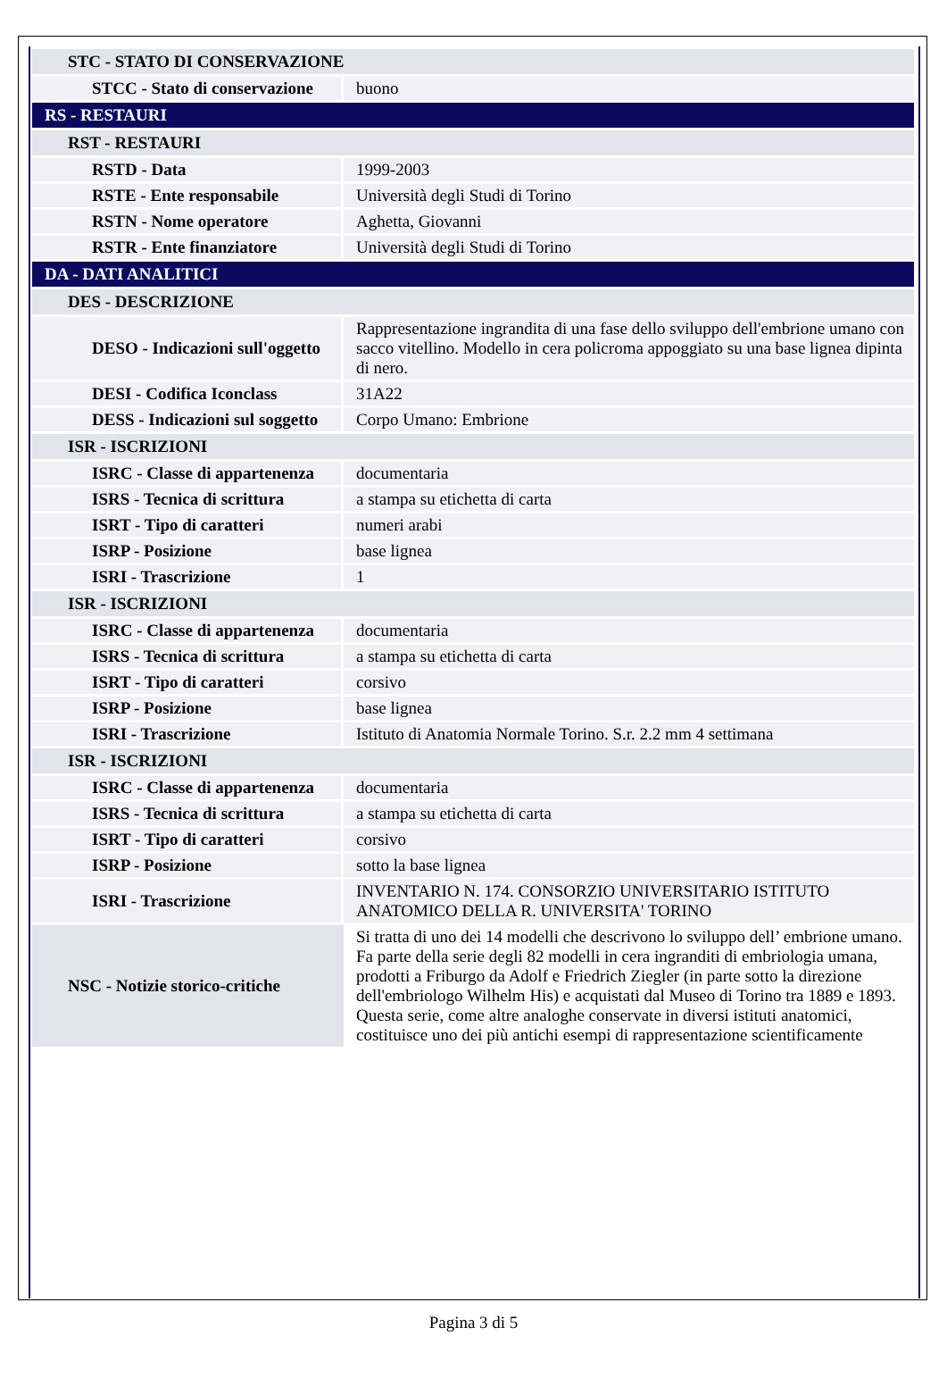| STC - STATO DI CONSERVAZIONE | |
| STCC - Stato di conservazione | buono |
| RS - RESTAURI | |
| RST - RESTAURI | |
| RSTD - Data | 1999-2003 |
| RSTE - Ente responsabile | Università degli Studi di Torino |
| RSTN - Nome operatore | Aghetta, Giovanni |
| RSTR - Ente finanziatore | Università degli Studi di Torino |
| DA - DATI ANALITICI | |
| DES - DESCRIZIONE | |
| DESO - Indicazioni sull'oggetto | Rappresentazione ingrandita di una fase dello sviluppo dell'embrione umano con sacco vitellino. Modello in cera policroma appoggiato su una base lignea dipinta di nero. |
| DESI - Codifica Iconclass | 31A22 |
| DESS - Indicazioni sul soggetto | Corpo Umano: Embrione |
| ISR - ISCRIZIONI | |
| ISRC - Classe di appartenenza | documentaria |
| ISRS - Tecnica di scrittura | a stampa su etichetta di carta |
| ISRT - Tipo di caratteri | numeri arabi |
| ISRP - Posizione | base lignea |
| ISRI - Trascrizione | 1 |
| ISR - ISCRIZIONI | |
| ISRC - Classe di appartenenza | documentaria |
| ISRS - Tecnica di scrittura | a stampa su etichetta di carta |
| ISRT - Tipo di caratteri | corsivo |
| ISRP - Posizione | base lignea |
| ISRI - Trascrizione | Istituto di Anatomia Normale Torino. S.r. 2.2 mm 4 settimana |
| ISR - ISCRIZIONI | |
| ISRC - Classe di appartenenza | documentaria |
| ISRS - Tecnica di scrittura | a stampa su etichetta di carta |
| ISRT - Tipo di caratteri | corsivo |
| ISRP - Posizione | sotto la base lignea |
| ISRI - Trascrizione | INVENTARIO N. 174. CONSORZIO UNIVERSITARIO ISTITUTO ANATOMICO DELLA R. UNIVERSITA' TORINO |
| NSC - Notizie storico-critiche | Si tratta di uno dei 14 modelli che descrivono lo sviluppo dell’ embrione umano. Fa parte della serie degli 82 modelli in cera ingranditi di embriologia umana, prodotti a Friburgo da Adolf e Friedrich Ziegler (in parte sotto la direzione dell'embriologo Wilhelm His) e acquistati dal Museo di Torino tra 1889 e 1893. Questa serie, come altre analoghe conservate in diversi istituti anatomici, costituisce uno dei più antichi esempi di rappresentazione scientificamente |
Pagina 3 di 5